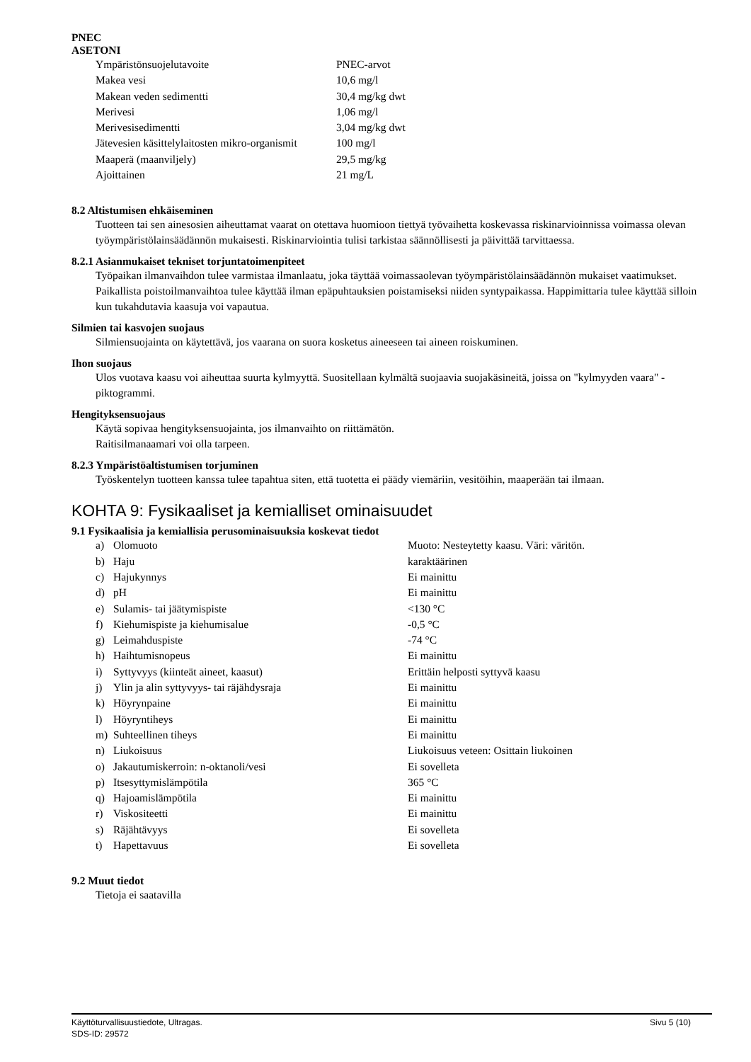PNEC
ASETONI
| Ympäristönsuojelutavoite | PNEC-arvot |
| Makea vesi | 10,6 mg/l |
| Makean veden sedimentti | 30,4 mg/kg dwt |
| Merivesi | 1,06 mg/l |
| Merivesisedimentti | 3,04 mg/kg dwt |
| Jätevesien käsittelylaitosten mikro-organismit | 100 mg/l |
| Maaperä (maanviljely) | 29,5 mg/kg |
| Ajoittainen | 21 mg/L |
8.2 Altistumisen ehkäiseminen
Tuotteen tai sen ainesosien aiheuttamat vaarat on otettava huomioon tiettyä työvaihetta koskevassa riskinarvioinnissa voimassa olevan työympäristölainsäädännön mukaisesti. Riskinarviointia tulisi tarkistaa säännöllisesti ja päivittää tarvittaessa.
8.2.1 Asianmukaiset tekniset torjuntatoimenpiteet
Työpaikan ilmanvaihdon tulee varmistaa ilmanlaatu, joka täyttää voimassaolevan työympäristölainsäädännön mukaiset vaatimukset. Paikallista poistoilmanvaihtoa tulee käyttää ilman epäpuhtauksien poistamiseksi niiden syntypaikassa. Happimittaria tulee käyttää silloin kun tukahdutavia kaasuja voi vapautua.
Silmien tai kasvojen suojaus
Silmiensuojainta on käytettävä, jos vaarana on suora kosketus aineeseen tai aineen roiskuminen.
Ihon suojaus
Ulos vuotava kaasu voi aiheuttaa suurta kylmyyttä. Suositellaan kylmältä suojaavia suojakäsineitä, joissa on "kylmyyden vaara" -piktogrammi.
Hengityksensuojaus
Käytä sopivaa hengityksensuojainta, jos ilmanvaihto on riittämätön.
Raitisilmanaamari voi olla tarpeen.
8.2.3 Ympäristöaltistumisen torjuminen
Työskentelyn tuotteen kanssa tulee tapahtua siten, että tuotetta ei päädy viemäriin, vesitöihin, maaperään tai ilmaan.
KOHTA 9: Fysikaaliset ja kemialliset ominaisuudet
9.1 Fysikaalisia ja kemiallisia perusominaisuuksia koskevat tiedot
| a) | Olomuoto | Muoto: Nesteytetty kaasu. Väri: väritön. |
| b) | Haju | karaktäärinen |
| c) | Hajukynnys | Ei mainittu |
| d) | pH | Ei mainittu |
| e) | Sulamis- tai jäätymispiste | <130 °C |
| f) | Kiehumispiste ja kiehumisalue | -0,5 °C |
| g) | Leimahduspiste | -74 °C |
| h) | Haihtumisnopeus | Ei mainittu |
| i) | Syttyvyys (kiinteät aineet, kaasut) | Erittäin helposti syttyvä kaasu |
| j) | Ylin ja alin syttyvyys- tai räjähdysraja | Ei mainittu |
| k) | Höyrynpaine | Ei mainittu |
| l) | Höyryntiheys | Ei mainittu |
| m) | Suhteellinen tiheys | Ei mainittu |
| n) | Liukoisuus | Liukoisuus veteen: Osittain liukoinen |
| o) | Jakautumiskerroin: n-oktanoli/vesi | Ei sovelleta |
| p) | Itsesyttymislämpötila | 365 °C |
| q) | Hajoamislämpötila | Ei mainittu |
| r) | Viskositeetti | Ei mainittu |
| s) | Räjähtävyys | Ei sovelleta |
| t) | Hapettavuus | Ei sovelleta |
9.2 Muut tiedot
Tietoja ei saatavilla
Käyttöturvallisuustiedote, Ultragas.
SDS-ID: 29572
Sivu 5 (10)